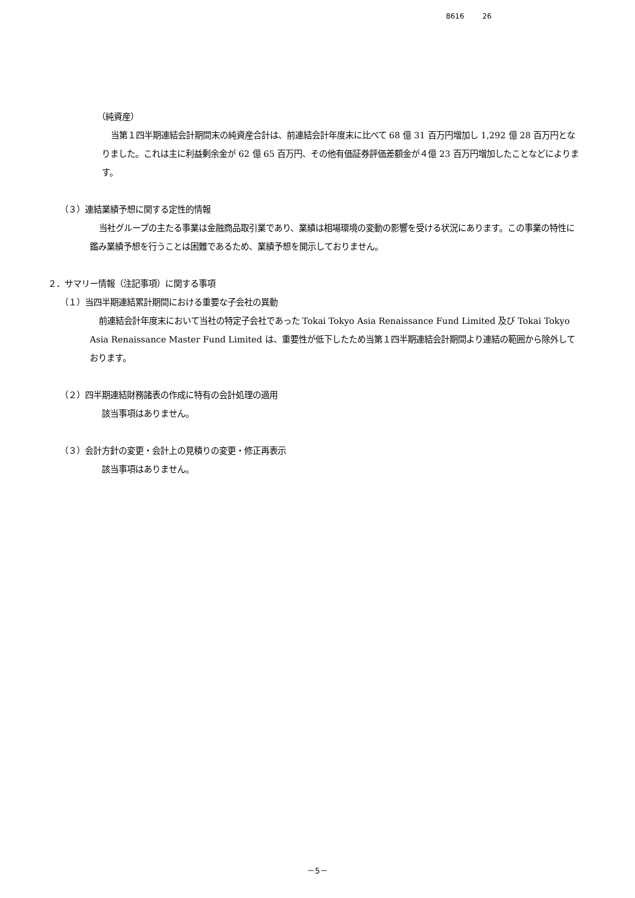8616 26
（純資産）
当第１四半期連結会計期間末の純資産合計は、前連結会計年度末に比べて 68 億 31 百万円増加し 1,292 億 28 百万円となりました。これは主に利益剰余金が 62 億 65 百万円、その他有価証券評価差額金が４億 23 百万円増加したことなどによります。
（３）連結業績予想に関する定性的情報
当社グループの主たる事業は金融商品取引業であり、業績は相場環境の変動の影響を受ける状況にあります。この事業の特性に鑑み業績予想を行うことは困難であるため、業績予想を開示しておりません。
２．サマリー情報（注記事項）に関する事項
（１）当四半期連結累計期間における重要な子会社の異動
前連結会計年度末において当社の特定子会社であった Tokai Tokyo Asia Renaissance Fund Limited 及び Tokai Tokyo Asia Renaissance Master Fund Limited は、重要性が低下したため当第１四半期連結会計期間より連結の範囲から除外しております。
（２）四半期連結財務諸表の作成に特有の会計処理の適用
該当事項はありません。
（３）会計方針の変更・会計上の見積りの変更・修正再表示
該当事項はありません。
－5－